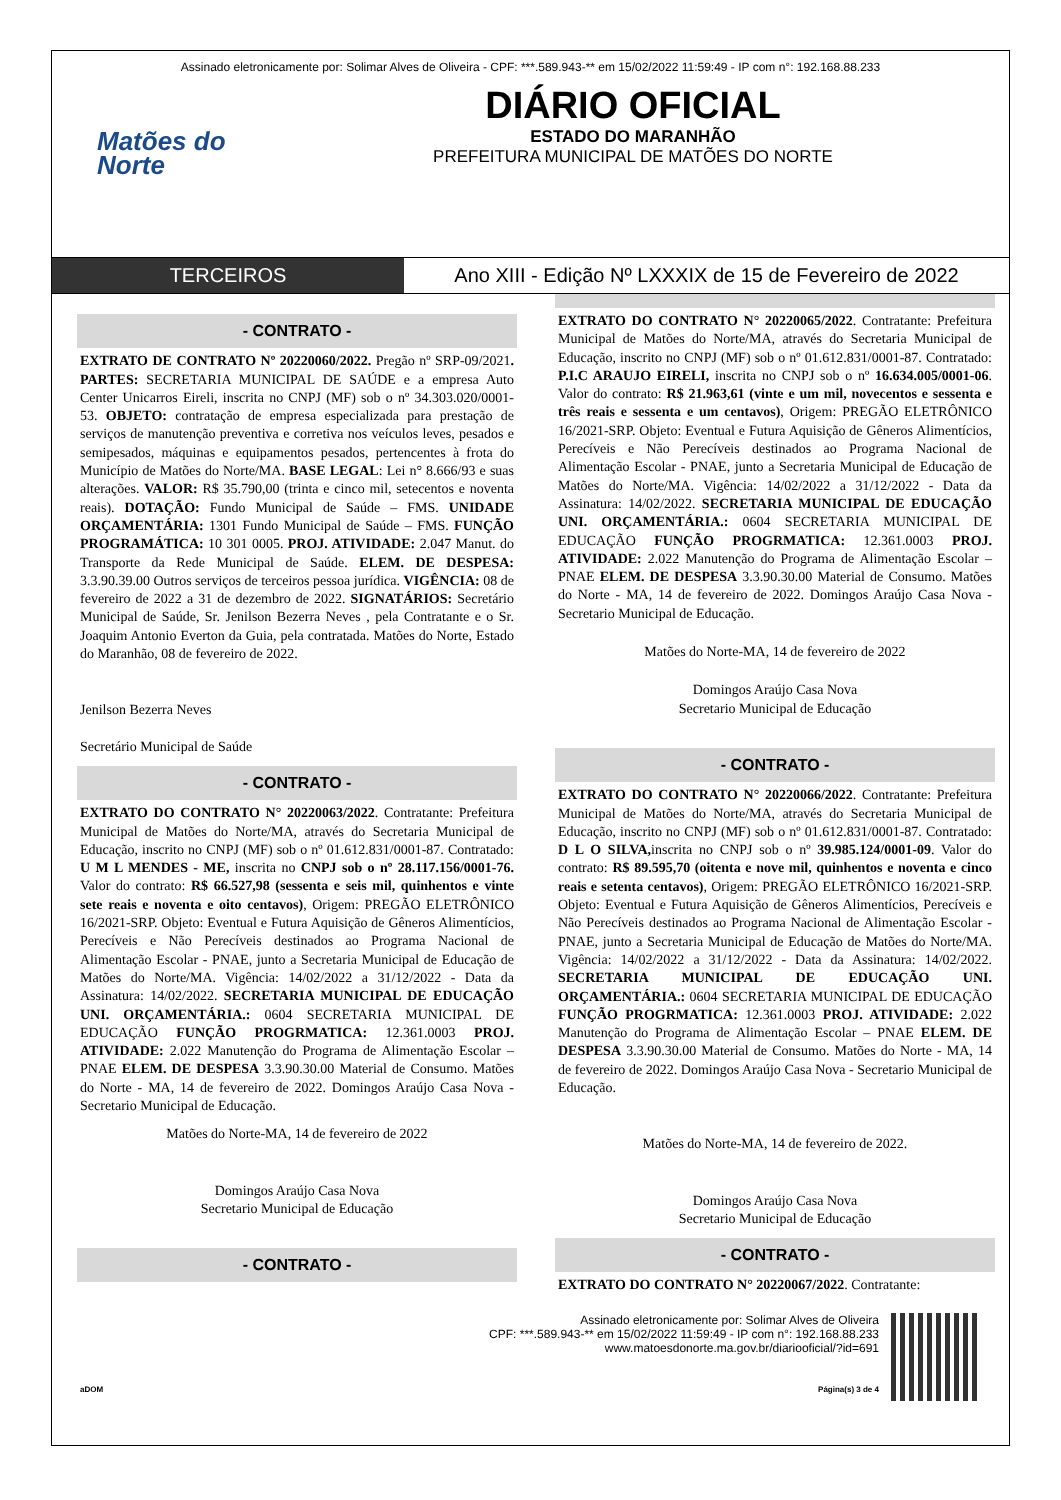Assinado eletronicamente por: Solimar Alves de Oliveira - CPF: ***.589.943-** em 15/02/2022 11:59:49 - IP com n°: 192.168.88.233
Matões do
Norte
DIÁRIO OFICIAL
ESTADO DO MARANHÃO
PREFEITURA MUNICIPAL DE MATÕES DO NORTE
TERCEIROS
Ano XIII - Edição Nº LXXXIX de 15 de Fevereiro de 2022
- CONTRATO -
EXTRATO DE CONTRATO Nº 20220060/2022. Pregão nº SRP-09/2021. PARTES: SECRETARIA MUNICIPAL DE SAÚDE e a empresa Auto Center Unicarros Eireli, inscrita no CNPJ (MF) sob o nº 34.303.020/0001-53. OBJETO: contratação de empresa especializada para prestação de serviços de manutenção preventiva e corretiva nos veículos leves, pesados e semipesados, máquinas e equipamentos pesados, pertencentes à frota do Município de Matões do Norte/MA. BASE LEGAL: Lei n° 8.666/93 e suas alterações. VALOR: R$ 35.790,00 (trinta e cinco mil, setecentos e noventa reais). DOTAÇÃO: Fundo Municipal de Saúde – FMS. UNIDADE ORÇAMENTÁRIA: 1301 Fundo Municipal de Saúde – FMS. FUNÇÃO PROGRAMÁTICA: 10 301 0005. PROJ. ATIVIDADE: 2.047 Manut. do Transporte da Rede Municipal de Saúde. ELEM. DE DESPESA: 3.3.90.39.00 Outros serviços de terceiros pessoa jurídica. VIGÊNCIA: 08 de fevereiro de 2022 a 31 de dezembro de 2022. SIGNATÁRIOS: Secretário Municipal de Saúde, Sr. Jenilson Bezerra Neves , pela Contratante e o Sr. Joaquim Antonio Everton da Guia, pela contratada. Matões do Norte, Estado do Maranhão, 08 de fevereiro de 2022.
Jenilson Bezerra Neves
Secretário Municipal de Saúde
- CONTRATO -
EXTRATO DO CONTRATO N° 20220063/2022. Contratante: Prefeitura Municipal de Matões do Norte/MA, através do Secretaria Municipal de Educação, inscrito no CNPJ (MF) sob o nº 01.612.831/0001-87. Contratado: U M L MENDES - ME, inscrita no CNPJ sob o nº 28.117.156/0001-76. Valor do contrato: R$ 66.527,98 (sessenta e seis mil, quinhentos e vinte sete reais e noventa e oito centavos), Origem: PREGÃO ELETRÔNICO 16/2021-SRP. Objeto: Eventual e Futura Aquisição de Gêneros Alimentícios, Perecíveis e Não Perecíveis destinados ao Programa Nacional de Alimentação Escolar - PNAE, junto a Secretaria Municipal de Educação de Matões do Norte/MA. Vigência: 14/02/2022 a 31/12/2022 - Data da Assinatura: 14/02/2022. SECRETARIA MUNICIPAL DE EDUCAÇÃO UNI. ORÇAMENTÁRIA.: 0604 SECRETARIA MUNICIPAL DE EDUCAÇÃO FUNÇÃO PROGRMATICA: 12.361.0003 PROJ. ATIVIDADE: 2.022 Manutenção do Programa de Alimentação Escolar – PNAE ELEM. DE DESPESA 3.3.90.30.00 Material de Consumo. Matões do Norte - MA, 14 de fevereiro de 2022. Domingos Araújo Casa Nova - Secretario Municipal de Educação.
Matões do Norte-MA, 14 de fevereiro de 2022
Domingos Araújo Casa Nova
Secretario Municipal de Educação
- CONTRATO -
EXTRATO DO CONTRATO N° 20220065/2022. Contratante: Prefeitura Municipal de Matões do Norte/MA, através do Secretaria Municipal de Educação, inscrito no CNPJ (MF) sob o nº 01.612.831/0001-87. Contratado: P.I.C ARAUJO EIRELI, inscrita no CNPJ sob o nº 16.634.005/0001-06. Valor do contrato: R$ 21.963,61 (vinte e um mil, novecentos e sessenta e três reais e sessenta e um centavos), Origem: PREGÃO ELETRÔNICO 16/2021-SRP. Objeto: Eventual e Futura Aquisição de Gêneros Alimentícios, Perecíveis e Não Perecíveis destinados ao Programa Nacional de Alimentação Escolar - PNAE, junto a Secretaria Municipal de Educação de Matões do Norte/MA. Vigência: 14/02/2022 a 31/12/2022 - Data da Assinatura: 14/02/2022. SECRETARIA MUNICIPAL DE EDUCAÇÃO UNI. ORÇAMENTÁRIA.: 0604 SECRETARIA MUNICIPAL DE EDUCAÇÃO FUNÇÃO PROGRMATICA: 12.361.0003 PROJ. ATIVIDADE: 2.022 Manutenção do Programa de Alimentação Escolar – PNAE ELEM. DE DESPESA 3.3.90.30.00 Material de Consumo. Matões do Norte - MA, 14 de fevereiro de 2022. Domingos Araújo Casa Nova - Secretario Municipal de Educação.
Matões do Norte-MA, 14 de fevereiro de 2022
Domingos Araújo Casa Nova
Secretario Municipal de Educação
- CONTRATO -
EXTRATO DO CONTRATO N° 20220066/2022. Contratante: Prefeitura Municipal de Matões do Norte/MA, através do Secretaria Municipal de Educação, inscrito no CNPJ (MF) sob o nº 01.612.831/0001-87. Contratado: D L O SILVA, inscrita no CNPJ sob o nº 39.985.124/0001-09. Valor do contrato: R$ 89.595,70 (oitenta e nove mil, quinhentos e noventa e cinco reais e setenta centavos), Origem: PREGÃO ELETRÔNICO 16/2021-SRP. Objeto: Eventual e Futura Aquisição de Gêneros Alimentícios, Perecíveis e Não Perecíveis destinados ao Programa Nacional de Alimentação Escolar - PNAE, junto a Secretaria Municipal de Educação de Matões do Norte/MA. Vigência: 14/02/2022 a 31/12/2022 - Data da Assinatura: 14/02/2022. SECRETARIA MUNICIPAL DE EDUCAÇÃO UNI. ORÇAMENTÁRIA.: 0604 SECRETARIA MUNICIPAL DE EDUCAÇÃO FUNÇÃO PROGRMATICA: 12.361.0003 PROJ. ATIVIDADE: 2.022 Manutenção do Programa de Alimentação Escolar – PNAE ELEM. DE DESPESA 3.3.90.30.00 Material de Consumo. Matões do Norte - MA, 14 de fevereiro de 2022. Domingos Araújo Casa Nova - Secretario Municipal de Educação.
Matões do Norte-MA, 14 de fevereiro de 2022.
Domingos Araújo Casa Nova
Secretario Municipal de Educação
- CONTRATO -
EXTRATO DO CONTRATO N° 20220067/2022. Contratante:
Assinado eletronicamente por: Solimar Alves de Oliveira
CPF: ***.589.943-** em 15/02/2022 11:59:49 - IP com n°: 192.168.88.233
www.matoesdonorte.ma.gov.br/diariooficial/?id=691
aDOM Página(s) 3 de 4